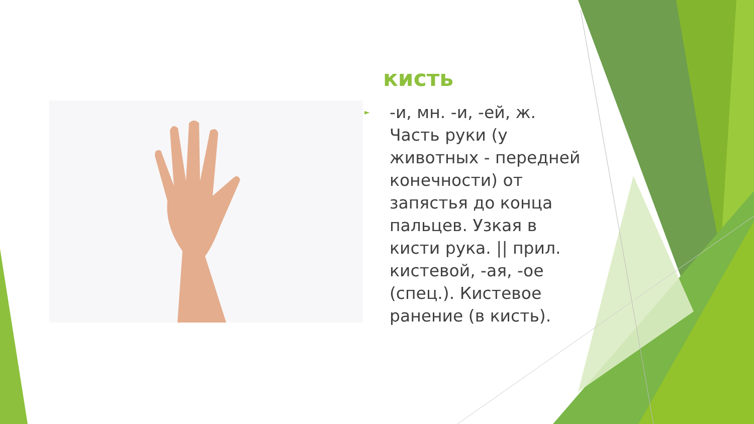кисть
►
-и, мн. -и, -ей, ж. Часть руки (у животных - передней конечности) от запястья до конца пальцев. Узкая в кисти рука. || прил. кистевой, -ая, -ое (спец.). Кистевое ранение (в кисть).